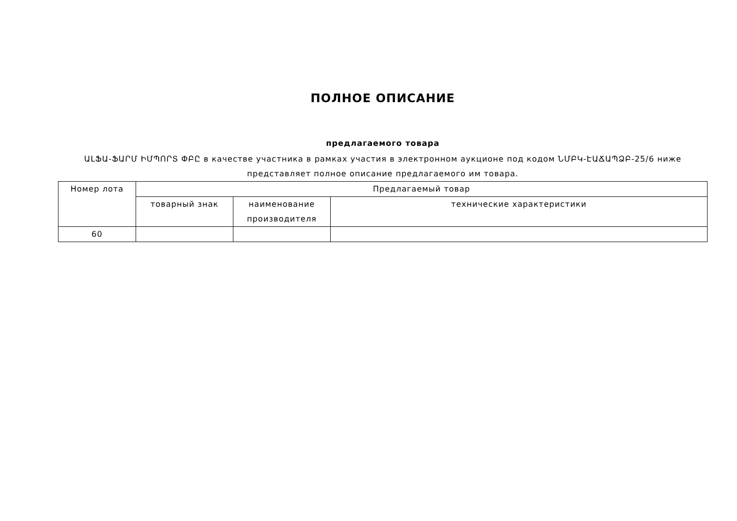ПОЛНОЕ ОПИСАНИЕ
предлагаемого товара
ԱԼՖԱ-ՖԱՐՄ ԻՄՊՈՐՏ ՓԲԸ в качестве участника в рамках участия в электронном аукционе под кодом ՆՄԲԿ-ԷԱՃԱՊՁԲ-25/6 ниже представляет полное описание предлагаемого им товара.
| Номер лота | Предлагаемый товар | | |
| --- | --- | --- | --- |
| | товарный знак | наименование производителя | технические характеристики |
| 60 | | | |